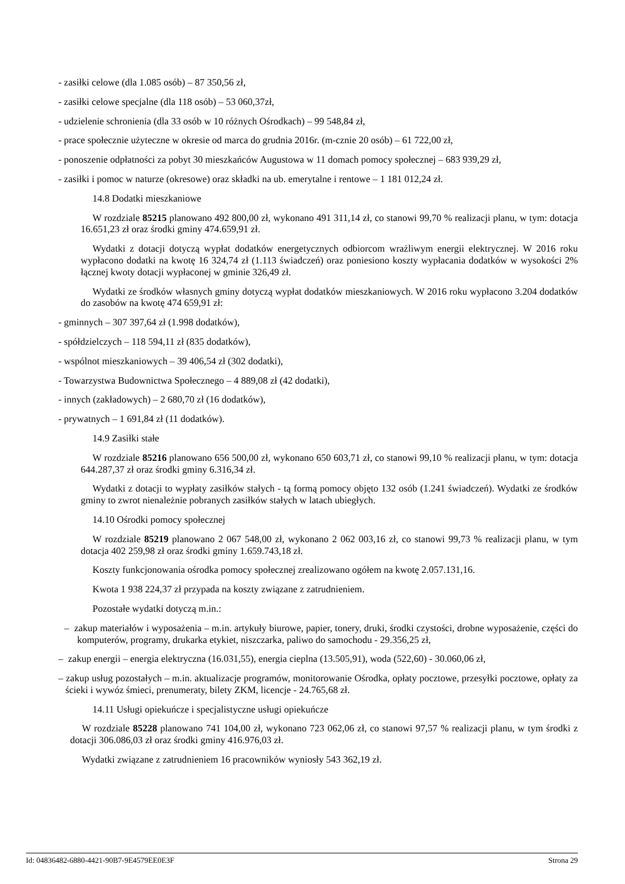- zasiłki celowe (dla 1.085 osób) – 87 350,56 zł,
- zasiłki celowe specjalne (dla 118 osób) – 53 060,37zł,
- udzielenie schronienia (dla 33 osób w 10 różnych Ośrodkach) – 99 548,84 zł,
- prace społecznie użyteczne w okresie od marca do grudnia 2016r. (m-cznie 20 osób) – 61 722,00 zł,
- ponoszenie odpłatności za pobyt 30 mieszkańców Augustowa w 11 domach pomocy społecznej – 683 939,29 zł,
- zasiłki i pomoc w naturze (okresowe) oraz składki na ub. emerytalne i rentowe – 1 181 012,24 zł.
14.8 Dodatki mieszkaniowe
W rozdziale 85215 planowano 492 800,00 zł, wykonano 491 311,14 zł, co stanowi 99,70 % realizacji planu, w tym: dotacja 16.651,23 zł oraz środki gminy 474.659,91 zł.
Wydatki z dotacji dotyczą wypłat dodatków energetycznych odbiorcom wrażliwym energii elektrycznej. W 2016 roku wypłacono dodatki na kwotę 16 324,74 zł (1.113 świadczeń) oraz poniesiono koszty wypłacania dodatków w wysokości 2% łącznej kwoty dotacji wypłaconej w gminie 326,49 zł.
Wydatki ze środków własnych gminy dotyczą wypłat dodatków mieszkaniowych. W 2016 roku wypłacono 3.204 dodatków do zasobów na kwotę 474 659,91 zł:
- gminnych – 307 397,64 zł (1.998 dodatków),
- spółdzielczych – 118 594,11 zł (835 dodatków),
- wspólnot mieszkaniowych – 39 406,54 zł (302 dodatki),
- Towarzystwa Budownictwa Społecznego – 4 889,08 zł (42 dodatki),
- innych (zakładowych) – 2 680,70 zł (16 dodatków),
- prywatnych – 1 691,84 zł (11 dodatków).
14.9 Zasiłki stałe
W rozdziale 85216 planowano 656 500,00 zł, wykonano 650 603,71 zł, co stanowi 99,10 % realizacji planu, w tym: dotacja 644.287,37 zł oraz środki gminy 6.316,34 zł.
Wydatki z dotacji to wypłaty zasiłków stałych - tą formą pomocy objęto 132 osób (1.241 świadczeń). Wydatki ze środków gminy to zwrot nienależnie pobranych zasiłków stałych w latach ubiegłych.
14.10 Ośrodki pomocy społecznej
W rozdziale 85219 planowano 2 067 548,00 zł, wykonano 2 062 003,16 zł, co stanowi 99,73 % realizacji planu, w tym dotacja 402 259,98 zł oraz środki gminy 1.659.743,18 zł.
Koszty funkcjonowania ośrodka pomocy społecznej zrealizowano ogółem na kwotę 2.057.131,16.
Kwota 1 938 224,37 zł przypada na koszty związane z zatrudnieniem.
Pozostałe wydatki dotyczą m.in.:
– zakup materiałów i wyposażenia – m.in. artykuły biurowe, papier, tonery, druki, środki czystości, drobne wyposażenie, części do komputerów, programy, drukarka etykiet, niszczarka, paliwo do samochodu - 29.356,25 zł,
– zakup energii – energia elektryczna (16.031,55), energia cieplna (13.505,91), woda (522,60) - 30.060,06 zł,
– zakup usług pozostałych – m.in. aktualizacje programów, monitorowanie Ośrodka, opłaty pocztowe, przesyłki pocztowe, opłaty za ścieki i wywóz śmieci, prenumeraty, bilety ZKM, licencje - 24.765,68 zł.
14.11 Usługi opiekuńcze i specjalistyczne usługi opiekuńcze
W rozdziale 85228 planowano 741 104,00 zł, wykonano 723 062,06 zł, co stanowi 97,57 % realizacji planu, w tym środki z dotacji 306.086,03 zł oraz środki gminy 416.976,03 zł.
Wydatki związane z zatrudnieniem 16 pracowników wyniosły 543 362,19 zł.
Id: 04836482-6880-4421-90B7-9E4579EE0E3F Strona 29